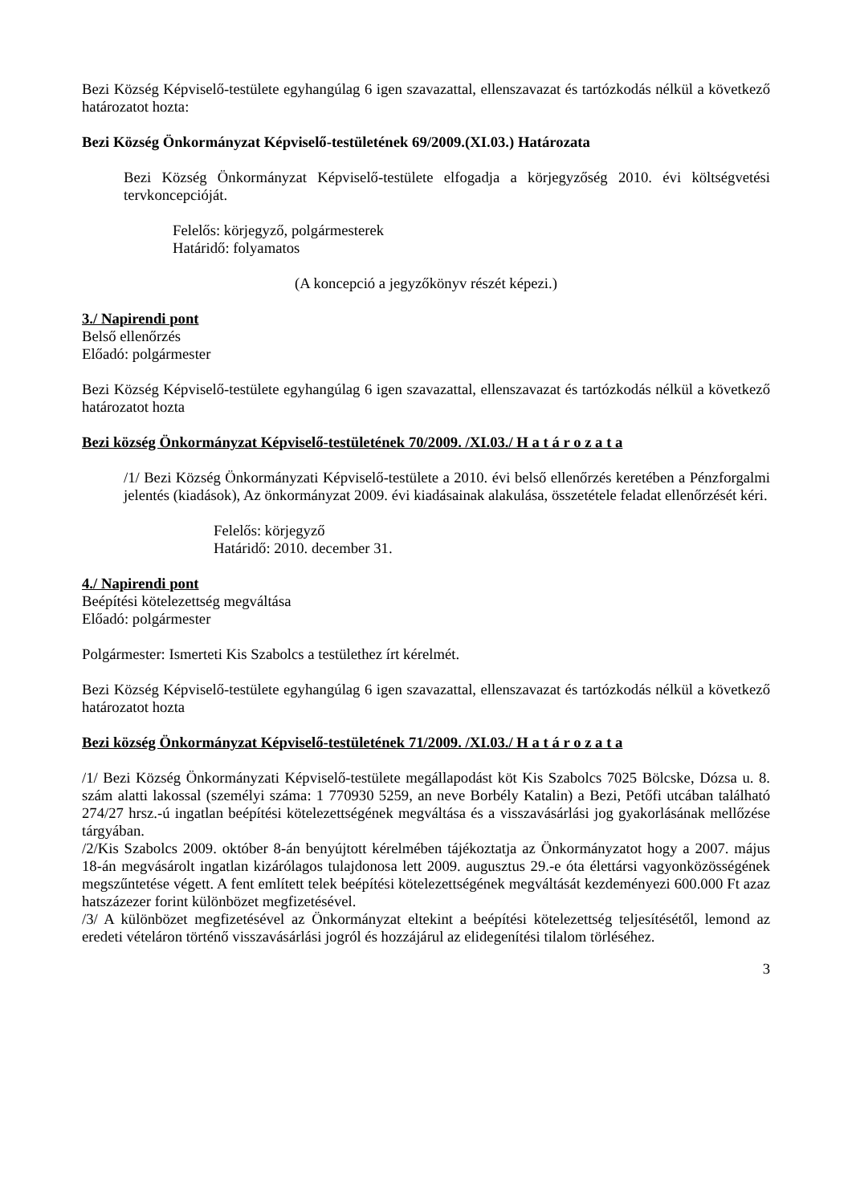Bezi Község Képviselő-testülete egyhangúlag 6 igen szavazattal, ellenszavazat és tartózkodás nélkül a következő határozatot hozta:
Bezi Község Önkormányzat Képviselő-testületének 69/2009.(XI.03.) Határozata
Bezi Község Önkormányzat Képviselő-testülete elfogadja a körjegyzőség 2010. évi költségvetési tervkoncepcióját.
Felelős: körjegyző, polgármesterek
Határidő: folyamatos
(A koncepció a jegyzőkönyv részét képezi.)
3./ Napirendi pont
Belső ellenőrzés
Előadó: polgármester
Bezi Község Képviselő-testülete egyhangúlag 6 igen szavazattal, ellenszavazat és tartózkodás nélkül a következő határozatot hozta
Bezi község Önkormányzat Képviselő-testületének 70/2009. /XI.03./ H a t á r o z a t a
/1/ Bezi Község Önkormányzati Képviselő-testülete a 2010. évi belső ellenőrzés keretében a Pénzforgalmi jelentés (kiadások), Az önkormányzat 2009. évi kiadásainak alakulása, összetétele feladat ellenőrzését kéri.
Felelős: körjegyző
Határidő: 2010. december 31.
4./ Napirendi pont
Beépítési kötelezettség megváltása
Előadó: polgármester
Polgármester: Ismerteti Kis Szabolcs a testülethez írt kérelmét.
Bezi Község Képviselő-testülete egyhangúlag 6 igen szavazattal, ellenszavazat és tartózkodás nélkül a következő határozatot hozta
Bezi község Önkormányzat Képviselő-testületének 71/2009. /XI.03./ H a t á r o z a t a
/1/ Bezi Község Önkormányzati Képviselő-testülete megállapodást köt Kis Szabolcs 7025 Bölcske, Dózsa u. 8. szám alatti lakossal (személyi száma: 1 770930 5259, an neve Borbély Katalin) a Bezi, Petőfi utcában található 274/27 hrsz.-ú ingatlan beépítési kötelezettségének megváltása és a visszavásárlási jog gyakorlásának mellőzése tárgyában.
/2/Kis Szabolcs 2009. október 8-án benyújtott kérelmében tájékoztatja az Önkormányzatot hogy a 2007. május 18-án megvásárolt ingatlan kizárólagos tulajdonosa lett 2009. augusztus 29.-e óta élettársi vagyonközösségének megszűntetése végett. A fent említett telek beépítési kötelezettségének megváltását kezdeményezi 600.000 Ft azaz hatszázezer forint különbözet megfizetésével.
/3/ A különbözet megfizetésével az Önkormányzat eltekint a beépítési kötelezettség teljesítésétől, lemond az eredeti vételáron történő visszavásárlási jogról és hozzájárul az elidegenítési tilalom törléséhez.
3